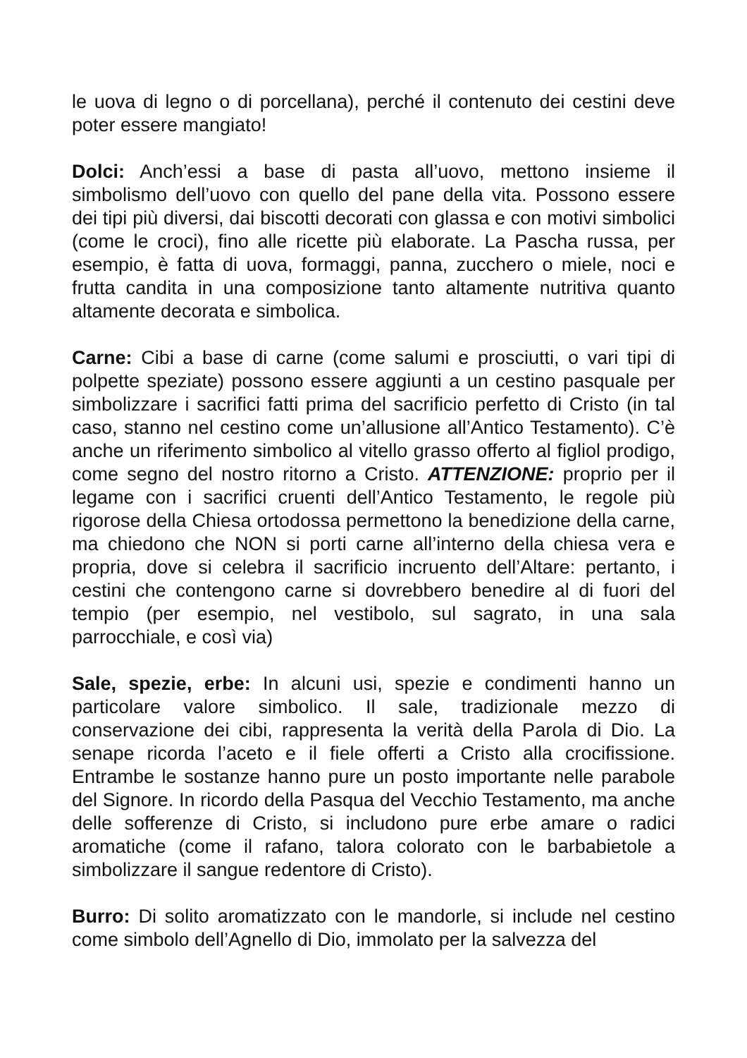le uova di legno o di porcellana), perché il contenuto dei cestini deve poter essere mangiato!
Dolci: Anch’essi a base di pasta all’uovo, mettono insieme il simbolismo dell’uovo con quello del pane della vita. Possono essere dei tipi più diversi, dai biscotti decorati con glassa e con motivi simbolici (come le croci), fino alle ricette più elaborate. La Pascha russa, per esempio, è fatta di uova, formaggi, panna, zucchero o miele, noci e frutta candita in una composizione tanto altamente nutritiva quanto altamente decorata e simbolica.
Carne: Cibi a base di carne (come salumi e prosciutti, o vari tipi di polpette speziate) possono essere aggiunti a un cestino pasquale per simbolizzare i sacrifici fatti prima del sacrificio perfetto di Cristo (in tal caso, stanno nel cestino come un’allusione all’Antico Testamento). C’è anche un riferimento simbolico al vitello grasso offerto al figliol prodigo, come segno del nostro ritorno a Cristo. ATTENZIONE: proprio per il legame con i sacrifici cruenti dell’Antico Testamento, le regole più rigorose della Chiesa ortodossa permettono la benedizione della carne, ma chiedono che NON si porti carne all’interno della chiesa vera e propria, dove si celebra il sacrificio incruento dell’Altare: pertanto, i cestini che contengono carne si dovrebbero benedire al di fuori del tempio (per esempio, nel vestibolo, sul sagrato, in una sala parrocchiale, e così via)
Sale, spezie, erbe: In alcuni usi, spezie e condimenti hanno un particolare valore simbolico. Il sale, tradizionale mezzo di conservazione dei cibi, rappresenta la verità della Parola di Dio. La senape ricorda l’aceto e il fiele offerti a Cristo alla crocifissione. Entrambe le sostanze hanno pure un posto importante nelle parabole del Signore. In ricordo della Pasqua del Vecchio Testamento, ma anche delle sofferenze di Cristo, si includono pure erbe amare o radici aromatiche (come il rafano, talora colorato con le barbabietole a simbolizzare il sangue redentore di Cristo).
Burro: Di solito aromatizzato con le mandorle, si include nel cestino come simbolo dell’Agnello di Dio, immolato per la salvezza del